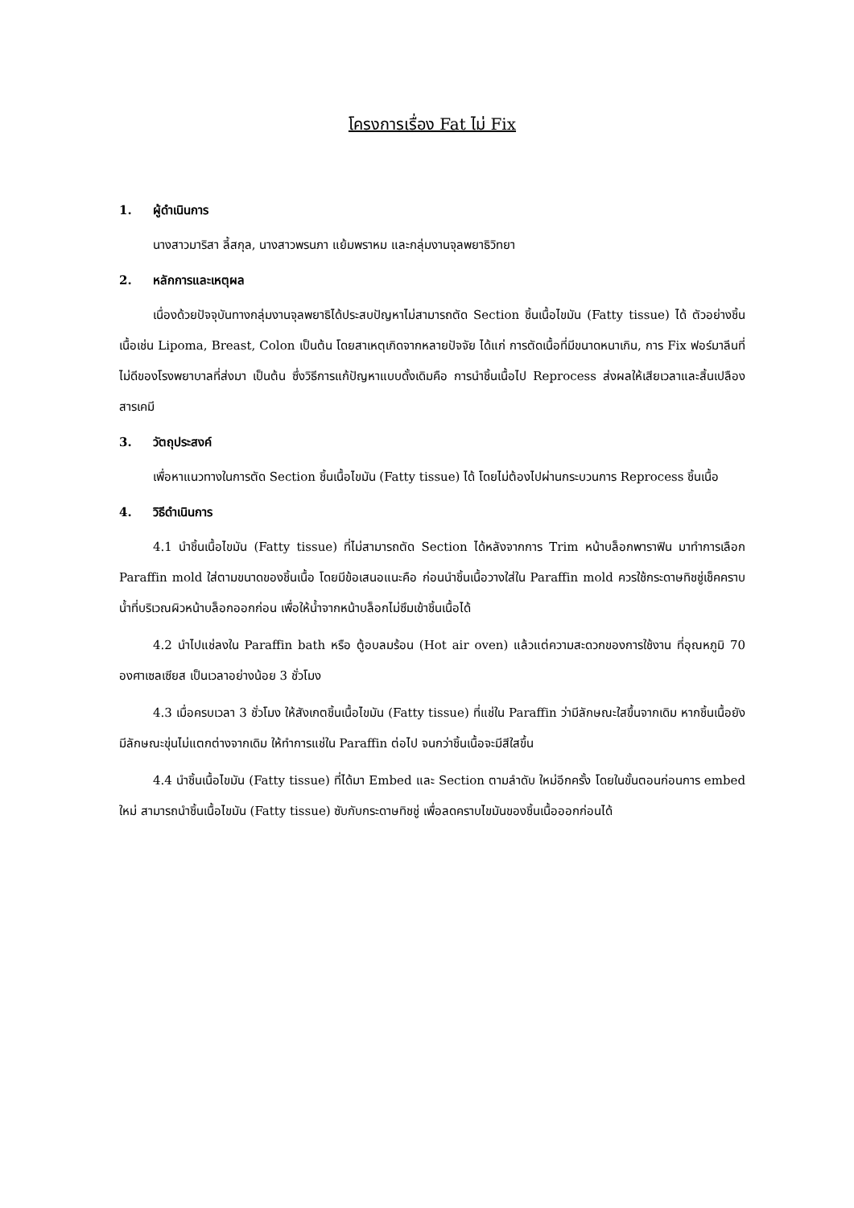โครงการเรื่อง Fat ไม่ Fix
1. ผู้ดำเนินการ
นางสาวมาริสา ลี้สกุล, นางสาวพรนภา แย้มพราหม และกลุ่มงานจุลพยาธิวิทยา
2. หลักการและเหตุผล
เนื่องด้วยปัจจุบันทางกลุ่มงานจุลพยาธิได้ประสบปัญหาไม่สามารถตัด Section ชิ้นเนื้อไขมัน (Fatty tissue) ได้ ตัวอย่างชิ้นเนื้อเช่น Lipoma, Breast, Colon เป็นต้น โดยสาเหตุเกิดจากหลายปัจจัย ได้แก่ การตัดเนื้อที่มีขนาดหนาเกิน, การ Fix ฟอร์มาลีนที่ไม่ดีของโรงพยาบาลที่ส่งมา เป็นต้น ซึ่งวิธีการแก้ปัญหาแบบดั้งเดิมคือ การนำชิ้นเนื้อไป Reprocess ส่งผลให้เสียเวลาและสิ้นเปลืองสารเคมี
3. วัตถุประสงค์
เพื่อหาแนวทางในการตัด Section ชิ้นเนื้อไขมัน (Fatty tissue) ได้ โดยไม่ต้องไปผ่านกระบวนการ Reprocess ชิ้นเนื้อ
4. วิธีดำเนินการ
4.1 นำชิ้นเนื้อไขมัน (Fatty tissue) ที่ไม่สามารถตัด Section ได้หลังจากการ Trim หน้าบล็อกพาราฟิน มาทำการเลือก Paraffin mold ใส่ตามขนาดของชิ้นเนื้อ โดยมีข้อเสนอแนะคือ ก่อนนำชิ้นเนื้อวางใส่ใน Paraffin mold ควรใช้กระดาษทิชชู่เช็คคราบน้ำที่บริเวณผิวหน้าบล็อกออกก่อน เพื่อให้น้ำจากหน้าบล็อกไม่ซึมเข้าชิ้นเนื้อได้
4.2 นำไปแช่ลงใน Paraffin bath หรือ ตู้อบลมร้อน (Hot air oven) แล้วแต่ความสะดวกของการใช้งาน ที่อุณหภูมิ 70 องศาเซลเซียส เป็นเวลาอย่างน้อย 3 ชั่วโมง
4.3 เมื่อครบเวลา 3 ชั่วโมง ให้สังเกตชิ้นเนื้อไขมัน (Fatty tissue) ที่แช่ใน Paraffin ว่ามีลักษณะใสขึ้นจากเดิม หากชิ้นเนื้อยังมีลักษณะขุ่นไม่แตกต่างจากเดิม ให้ทำการแช่ใน Paraffin ต่อไป จนกว่าชิ้นเนื้อจะมีสีใสขึ้น
4.4 นำชิ้นเนื้อไขมัน (Fatty tissue) ที่ได้มา Embed และ Section ตามลำดับ ใหม่อีกครั้ง โดยในขั้นตอนก่อนการ embed ใหม่ สามารถนำชิ้นเนื้อไขมัน (Fatty tissue) ซับกับกระดาษทิชชู่ เพื่อลดคราบไขมันของชิ้นเนื้อออกก่อนได้